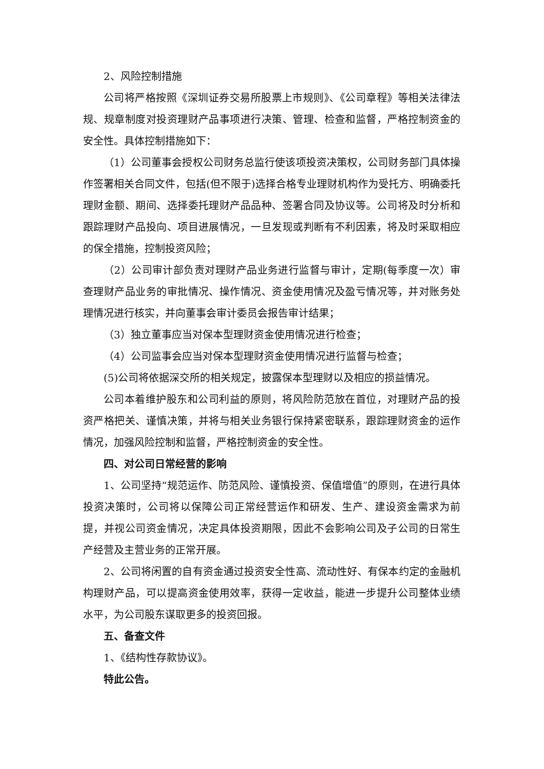2、风险控制措施
公司将严格按照《深圳证券交易所股票上市规则》、《公司章程》等相关法律法规、规章制度对投资理财产品事项进行决策、管理、检查和监督，严格控制资金的安全性。具体控制措施如下：
（1）公司董事会授权公司财务总监行使该项投资决策权，公司财务部门具体操作签署相关合同文件，包括(但不限于)选择合格专业理财机构作为受托方、明确委托理财金额、期间、选择委托理财产品品种、签署合同及协议等。公司将及时分析和跟踪理财产品投向、项目进展情况，一旦发现或判断有不利因素，将及时采取相应的保全措施，控制投资风险；
（2）公司审计部负责对理财产品业务进行监督与审计，定期(每季度一次）审查理财产品业务的审批情况、操作情况、资金使用情况及盈亏情况等，并对账务处理情况进行核实，并向董事会审计委员会报告审计结果；
（3）独立董事应当对保本型理财资金使用情况进行检查；
（4）公司监事会应当对保本型理财资金使用情况进行监督与检查；
(5)公司将依据深交所的相关规定，披露保本型理财以及相应的损益情况。
公司本着维护股东和公司利益的原则，将风险防范放在首位，对理财产品的投资严格把关、谨慎决策，并将与相关业务银行保持紧密联系，跟踪理财资金的运作情况，加强风险控制和监督，严格控制资金的安全性。
四、对公司日常经营的影响
1、公司坚持“规范运作、防范风险、谨慎投资、保值增值”的原则，在进行具体投资决策时，公司将以保障公司正常经营运作和研发、生产、建设资金需求为前提，并视公司资金情况，决定具体投资期限，因此不会影响公司及子公司的日常生产经营及主营业务的正常开展。
2、公司将闲置的自有资金通过投资安全性高、流动性好、有保本约定的金融机构理财产品，可以提高资金使用效率，获得一定收益，能进一步提升公司整体业绩水平，为公司股东谋取更多的投资回报。
五、备查文件
1、《结构性存款协议》。
特此公告。